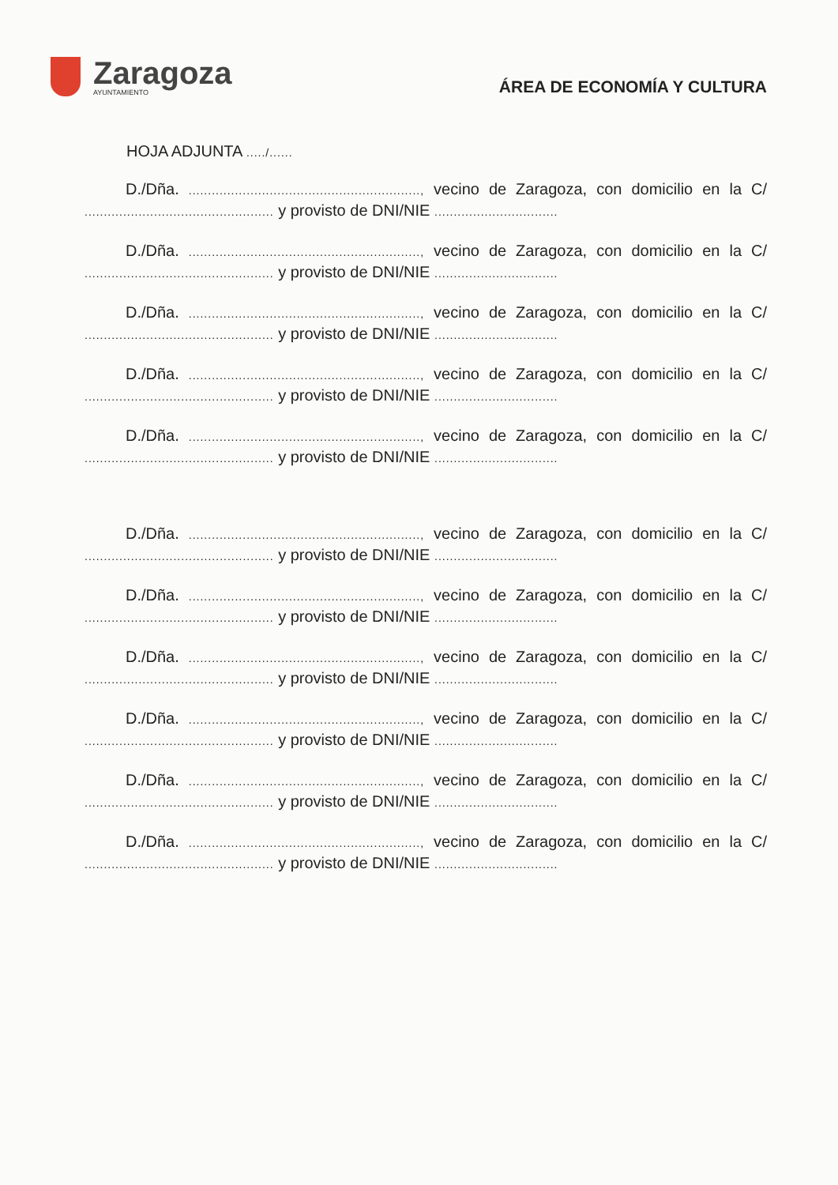Zaragoza
AYUNTAMIENTO
ÁREA DE ECONOMÍA Y CULTURA
HOJA ADJUNTA ...../......
D./Dña. ............................................................, vecino de Zaragoza, con domicilio en la C/ ................................................. y provisto de DNI/NIE ................................
D./Dña. ............................................................, vecino de Zaragoza, con domicilio en la C/ ................................................. y provisto de DNI/NIE ................................
D./Dña. ............................................................, vecino de Zaragoza, con domicilio en la C/ ................................................. y provisto de DNI/NIE ................................
D./Dña. ............................................................, vecino de Zaragoza, con domicilio en la C/ ................................................. y provisto de DNI/NIE ................................
D./Dña. ............................................................, vecino de Zaragoza, con domicilio en la C/ ................................................. y provisto de DNI/NIE ................................
D./Dña. ............................................................, vecino de Zaragoza, con domicilio en la C/ ................................................. y provisto de DNI/NIE ................................
D./Dña. ............................................................, vecino de Zaragoza, con domicilio en la C/ ................................................. y provisto de DNI/NIE ................................
D./Dña. ............................................................, vecino de Zaragoza, con domicilio en la C/ ................................................. y provisto de DNI/NIE ................................
D./Dña. ............................................................, vecino de Zaragoza, con domicilio en la C/ ................................................. y provisto de DNI/NIE ................................
D./Dña. ............................................................, vecino de Zaragoza, con domicilio en la C/ ................................................. y provisto de DNI/NIE ................................
D./Dña. ............................................................, vecino de Zaragoza, con domicilio en la C/ ................................................. y provisto de DNI/NIE ................................